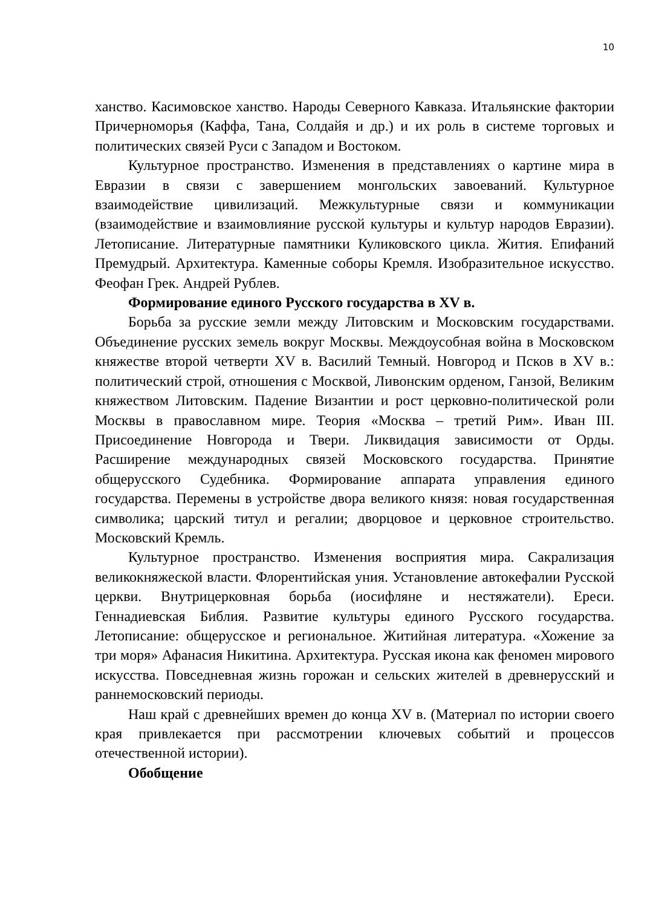10
ханство. Касимовское ханство. Народы Северного Кавказа. Итальянские фактории Причерноморья (Каффа, Тана, Солдайя и др.) и их роль в системе торговых и политических связей Руси с Западом и Востоком.
Культурное пространство. Изменения в представлениях о картине мира в Евразии в связи с завершением монгольских завоеваний. Культурное взаимодействие цивилизаций. Межкультурные связи и коммуникации (взаимодействие и взаимовлияние русской культуры и культур народов Евразии). Летописание. Литературные памятники Куликовского цикла. Жития. Епифаний Премудрый. Архитектура. Каменные соборы Кремля. Изобразительное искусство. Феофан Грек. Андрей Рублев.
Формирование единого Русского государства в XV в.
Борьба за русские земли между Литовским и Московским государствами. Объединение русских земель вокруг Москвы. Междоусобная война в Московском княжестве второй четверти XV в. Василий Темный. Новгород и Псков в XV в.: политический строй, отношения с Москвой, Ливонским орденом, Ганзой, Великим княжеством Литовским. Падение Византии и рост церковно-политической роли Москвы в православном мире. Теория «Москва – третий Рим». Иван III. Присоединение Новгорода и Твери. Ликвидация зависимости от Орды. Расширение международных связей Московского государства. Принятие общерусского Судебника. Формирование аппарата управления единого государства. Перемены в устройстве двора великого князя: новая государственная символика; царский титул и регалии; дворцовое и церковное строительство. Московский Кремль.
Культурное пространство. Изменения восприятия мира. Сакрализация великокняжеской власти. Флорентийская уния. Установление автокефалии Русской церкви. Внутрицерковная борьба (иосифляне и нестяжатели). Ереси. Геннадиевская Библия. Развитие культуры единого Русского государства. Летописание: общерусское и региональное. Житийная литература. «Хожение за три моря» Афанасия Никитина. Архитектура. Русская икона как феномен мирового искусства. Повседневная жизнь горожан и сельских жителей в древнерусский и раннемосковский периоды.
Наш край с древнейших времен до конца XV в. (Материал по истории своего края привлекается при рассмотрении ключевых событий и процессов отечественной истории).
Обобщение